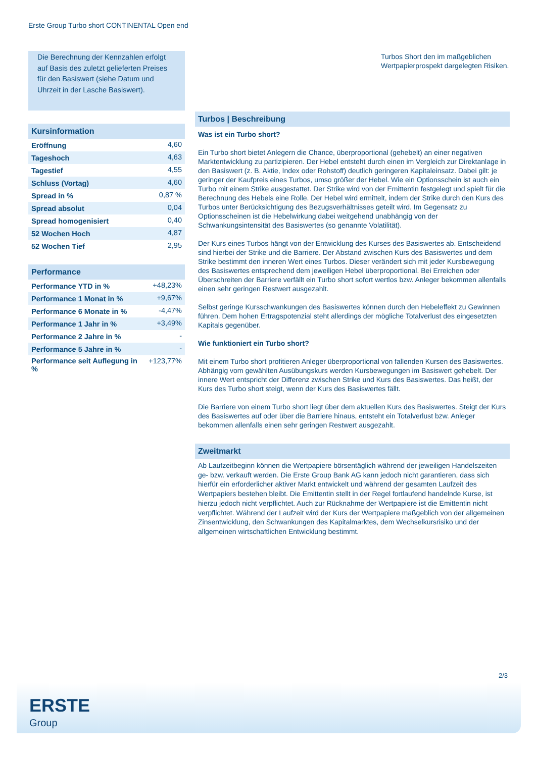Erste Group Turbo short CONTINENTAL Open end
Die Berechnung der Kennzahlen erfolgt auf Basis des zuletzt gelieferten Preises für den Basiswert (siehe Datum und Uhrzeit in der Lasche Basiswert).
Kursinformation
| Eröffnung | 4,60 |
| Tageshoch | 4,63 |
| Tagestief | 4,55 |
| Schluss (Vortag) | 4,60 |
| Spread in % | 0,87 % |
| Spread absolut | 0,04 |
| Spread homogenisiert | 0,40 |
| 52 Wochen Hoch | 4,87 |
| 52 Wochen Tief | 2,95 |
Performance
| Performance YTD in % | +48,23% |
| Performance 1 Monat in % | +9,67% |
| Performance 6 Monate in % | -4,47% |
| Performance 1 Jahr in % | +3,49% |
| Performance 2 Jahre in % | - |
| Performance 5 Jahre in % | - |
| Performance seit Auflegung in % | +123,77% |
Turbos Short den im maßgeblichen Wertpapierprospekt dargelegten Risiken.
Turbos | Beschreibung
Was ist ein Turbo short?
Ein Turbo short bietet Anlegern die Chance, überproportional (gehebelt) an einer negativen Marktentwicklung zu partizipieren. Der Hebel entsteht durch einen im Vergleich zur Direktanlage in den Basiswert (z. B. Aktie, Index oder Rohstoff) deutlich geringeren Kapitaleinsatz. Dabei gilt: je geringer der Kaufpreis eines Turbos, umso größer der Hebel. Wie ein Optionsschein ist auch ein Turbo mit einem Strike ausgestattet. Der Strike wird von der Emittentin festgelegt und spielt für die Berechnung des Hebels eine Rolle. Der Hebel wird ermittelt, indem der Strike durch den Kurs des Turbos unter Berücksichtigung des Bezugsverhältnisses geteilt wird. Im Gegensatz zu Optionsscheinen ist die Hebelwirkung dabei weitgehend unabhängig von der Schwankungsintensität des Basiswertes (so genannte Volatilität).
Der Kurs eines Turbos hängt von der Entwicklung des Kurses des Basiswertes ab. Entscheidend sind hierbei der Strike und die Barriere. Der Abstand zwischen Kurs des Basiswertes und dem Strike bestimmt den inneren Wert eines Turbos. Dieser verändert sich mit jeder Kursbewegung des Basiswertes entsprechend dem jeweiligen Hebel überproportional. Bei Erreichen oder Überschreiten der Barriere verfällt ein Turbo short sofort wertlos bzw. Anleger bekommen allenfalls einen sehr geringen Restwert ausgezahlt.
Selbst geringe Kursschwankungen des Basiswertes können durch den Hebeleffekt zu Gewinnen führen. Dem hohen Ertragspotenzial steht allerdings der mögliche Totalverlust des eingesetzten Kapitals gegenüber.
Wie funktioniert ein Turbo short?
Mit einem Turbo short profitieren Anleger überproportional von fallenden Kursen des Basiswertes. Abhängig vom gewählten Ausübungskurs werden Kursbewegungen im Basiswert gehebelt. Der innere Wert entspricht der Differenz zwischen Strike und Kurs des Basiswertes. Das heißt, der Kurs des Turbo short steigt, wenn der Kurs des Basiswertes fällt.
Die Barriere von einem Turbo short liegt über dem aktuellen Kurs des Basiswertes. Steigt der Kurs des Basiswertes auf oder über die Barriere hinaus, entsteht ein Totalverlust bzw. Anleger bekommen allenfalls einen sehr geringen Restwert ausgezahlt.
Zweitmarkt
Ab Laufzeitbeginn können die Wertpapiere börsentäglich während der jeweiligen Handelszeiten ge- bzw. verkauft werden. Die Erste Group Bank AG kann jedoch nicht garantieren, dass sich hierfür ein erforderlicher aktiver Markt entwickelt und während der gesamten Laufzeit des Wertpapiers bestehen bleibt. Die Emittentin stellt in der Regel fortlaufend handelnde Kurse, ist hierzu jedoch nicht verpflichtet. Auch zur Rücknahme der Wertpapiere ist die Emittentin nicht verpflichtet. Während der Laufzeit wird der Kurs der Wertpapiere maßgeblich von der allgemeinen Zinsentwicklung, den Schwankungen des Kapitalmarktes, dem Wechselkursrisiko und der allgemeinen wirtschaftlichen Entwicklung bestimmt.
2/3
ERSTE
Group